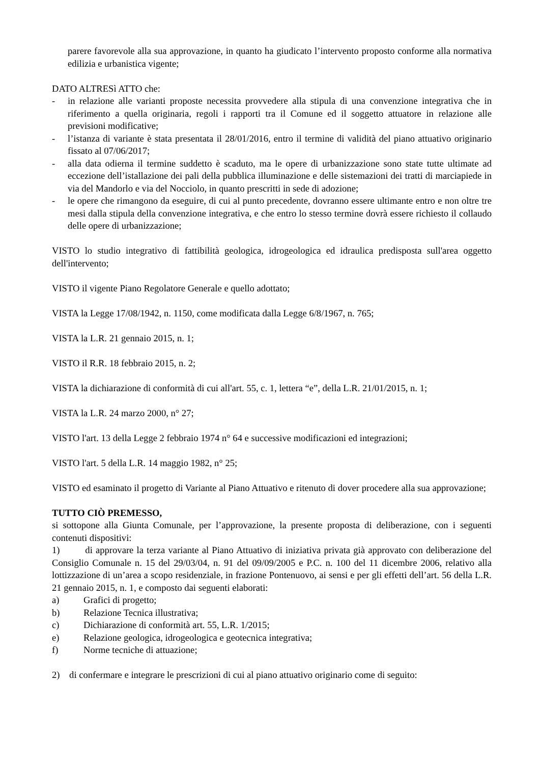parere favorevole alla sua approvazione, in quanto ha giudicato l’intervento proposto conforme alla normativa edilizia e urbanistica vigente;
DATO ALTRESì ATTO che:
- in relazione alle varianti proposte necessita provvedere alla stipula di una convenzione integrativa che in riferimento a quella originaria, regoli i rapporti tra il Comune ed il soggetto attuatore in relazione alle previsioni modificative;
- l’istanza di variante è stata presentata il 28/01/2016, entro il termine di validità del piano attuativo originario fissato al 07/06/2017;
- alla data odierna il termine suddetto è scaduto, ma le opere di urbanizzazione sono state tutte ultimate ad eccezione dell’istallazione dei pali della pubblica illuminazione e delle sistemazioni dei tratti di marciapiede in via del Mandorlo e via del Nocciolo, in quanto prescritti in sede di adozione;
- le opere che rimangono da eseguire, di cui al punto precedente, dovranno essere ultimante entro e non oltre tre mesi dalla stipula della convenzione integrativa, e che entro lo stesso termine dovrà essere richiesto il collaudo delle opere di urbanizzazione;
VISTO lo studio integrativo di fattibilità geologica, idrogeologica ed idraulica predisposta sull'area oggetto dell'intervento;
VISTO il vigente Piano Regolatore Generale e quello adottato;
VISTA la Legge 17/08/1942, n. 1150, come modificata dalla Legge 6/8/1967, n. 765;
VISTA la L.R. 21 gennaio 2015, n. 1;
VISTO il R.R. 18 febbraio 2015, n. 2;
VISTA la dichiarazione di conformità di cui all'art. 55, c. 1, lettera “e”, della L.R. 21/01/2015, n. 1;
VISTA la L.R. 24 marzo 2000, n° 27;
VISTO l'art. 13 della Legge 2 febbraio 1974 n° 64 e successive modificazioni ed integrazioni;
VISTO l'art. 5 della L.R. 14 maggio 1982, n° 25;
VISTO ed esaminato il progetto di Variante al Piano Attuativo e ritenuto di dover procedere alla sua approvazione;
TUTTO CIÒ PREMESSO,
si sottopone alla Giunta Comunale, per l’approvazione, la presente proposta di deliberazione, con i seguenti contenuti dispositivi:
1) di approvare la terza variante al Piano Attuativo di iniziativa privata già approvato con deliberazione del Consiglio Comunale n. 15 del 29/03/04, n. 91 del 09/09/2005 e P.C. n. 100 del 11 dicembre 2006, relativo alla lottizzazione di un’area a scopo residenziale, in frazione Pontenuovo, ai sensi e per gli effetti dell’art. 56 della L.R. 21 gennaio 2015, n. 1, e composto dai seguenti elaborati:
a) Grafici di progetto;
b) Relazione Tecnica illustrativa;
c) Dichiarazione di conformità art. 55, L.R. 1/2015;
e) Relazione geologica, idrogeologica e geotecnica integrativa;
f) Norme tecniche di attuazione;
2) di confermare e integrare le prescrizioni di cui al piano attuativo originario come di seguito: